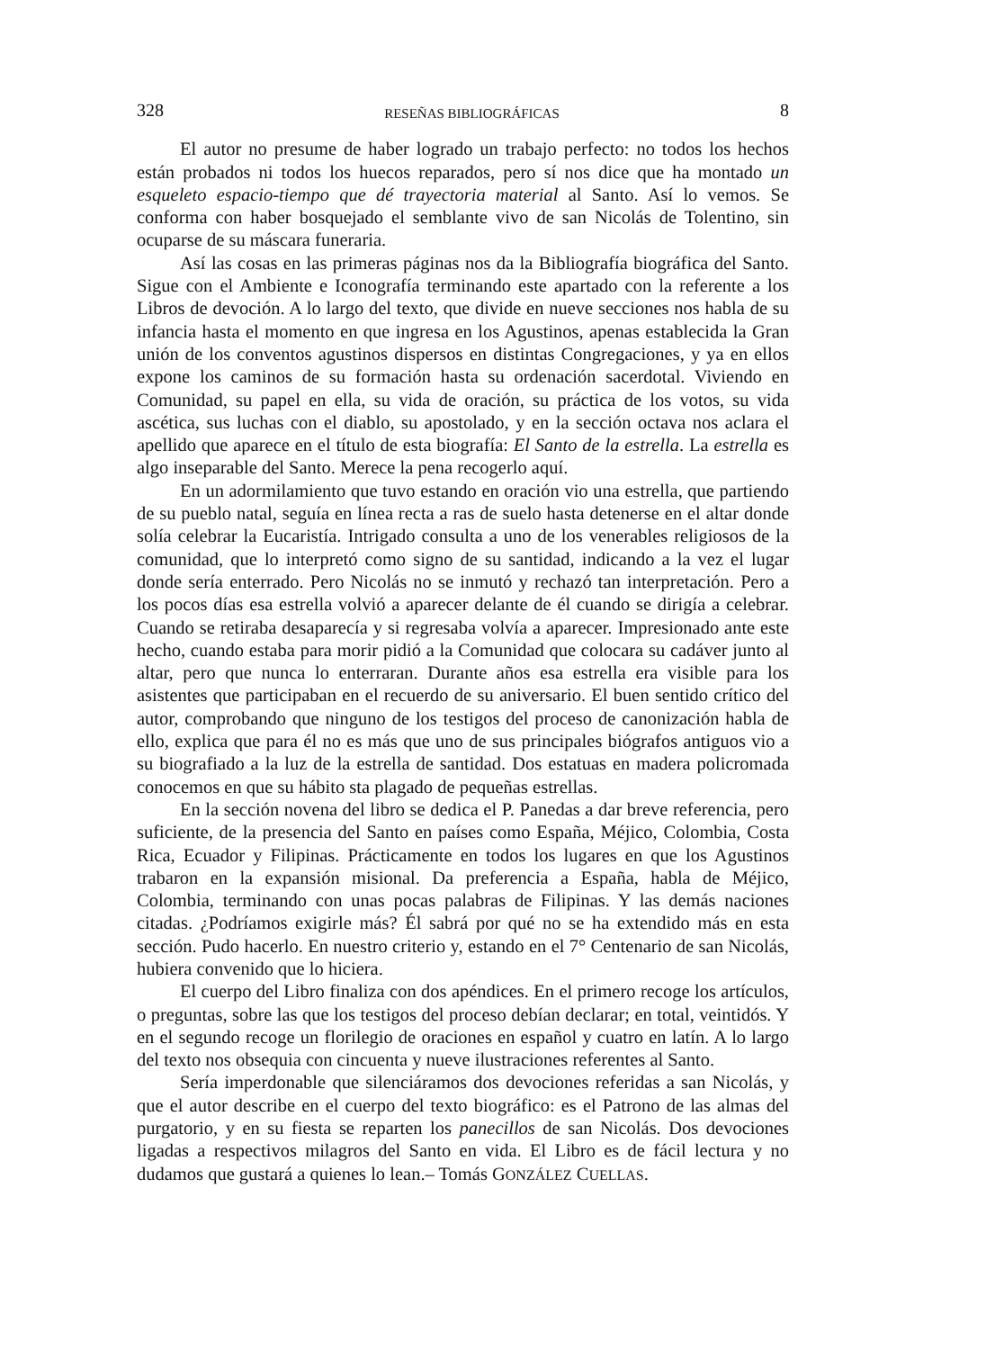328 RESEÑAS BIBLIOGRÁFICAS 8
El autor no presume de haber logrado un trabajo perfecto: no todos los hechos están probados ni todos los huecos reparados, pero sí nos dice que ha montado un esqueleto espacio-tiempo que dé trayectoria material al Santo. Así lo vemos. Se conforma con haber bosquejado el semblante vivo de san Nicolás de Tolentino, sin ocuparse de su máscara funeraria.
Así las cosas en las primeras páginas nos da la Bibliografía biográfica del Santo. Sigue con el Ambiente e Iconografía terminando este apartado con la referente a los Libros de devoción. A lo largo del texto, que divide en nueve secciones nos habla de su infancia hasta el momento en que ingresa en los Agustinos, apenas establecida la Gran unión de los conventos agustinos dispersos en distintas Congregaciones, y ya en ellos expone los caminos de su formación hasta su ordenación sacerdotal. Viviendo en Comunidad, su papel en ella, su vida de oración, su práctica de los votos, su vida ascética, sus luchas con el diablo, su apostolado, y en la sección octava nos aclara el apellido que aparece en el título de esta biografía: El Santo de la estrella. La estrella es algo inseparable del Santo. Merece la pena recogerlo aquí.
En un adormilamiento que tuvo estando en oración vio una estrella, que partiendo de su pueblo natal, seguía en línea recta a ras de suelo hasta detenerse en el altar donde solía celebrar la Eucaristía. Intrigado consulta a uno de los venerables religiosos de la comunidad, que lo interpretó como signo de su santidad, indicando a la vez el lugar donde sería enterrado. Pero Nicolás no se inmutó y rechazó tan interpretación. Pero a los pocos días esa estrella volvió a aparecer delante de él cuando se dirigía a celebrar. Cuando se retiraba desaparecía y si regresaba volvía a aparecer. Impresionado ante este hecho, cuando estaba para morir pidió a la Comunidad que colocara su cadáver junto al altar, pero que nunca lo enterraran. Durante años esa estrella era visible para los asistentes que participaban en el recuerdo de su aniversario. El buen sentido crítico del autor, comprobando que ninguno de los testigos del proceso de canonización habla de ello, explica que para él no es más que uno de sus principales biógrafos antiguos vio a su biografiado a la luz de la estrella de santidad. Dos estatuas en madera policromada conocemos en que su hábito sta plagado de pequeñas estrellas.
En la sección novena del libro se dedica el P. Panedas a dar breve referencia, pero suficiente, de la presencia del Santo en países como España, Méjico, Colombia, Costa Rica, Ecuador y Filipinas. Prácticamente en todos los lugares en que los Agustinos trabaron en la expansión misional. Da preferencia a España, habla de Méjico, Colombia, terminando con unas pocas palabras de Filipinas. Y las demás naciones citadas. ¿Podríamos exigirle más? Él sabrá por qué no se ha extendido más en esta sección. Pudo hacerlo. En nuestro criterio y, estando en el 7° Centenario de san Nicolás, hubiera convenido que lo hiciera.
El cuerpo del Libro finaliza con dos apéndices. En el primero recoge los artículos, o preguntas, sobre las que los testigos del proceso debían declarar; en total, veintidós. Y en el segundo recoge un florilegio de oraciones en español y cuatro en latín. A lo largo del texto nos obsequia con cincuenta y nueve ilustraciones referentes al Santo.
Sería imperdonable que silenciáramos dos devociones referidas a san Nicolás, y que el autor describe en el cuerpo del texto biográfico: es el Patrono de las almas del purgatorio, y en su fiesta se reparten los panecillos de san Nicolás. Dos devociones ligadas a respectivos milagros del Santo en vida. El Libro es de fácil lectura y no dudamos que gustará a quienes lo lean.– Tomás GONZÁLEZ CUELLAS.